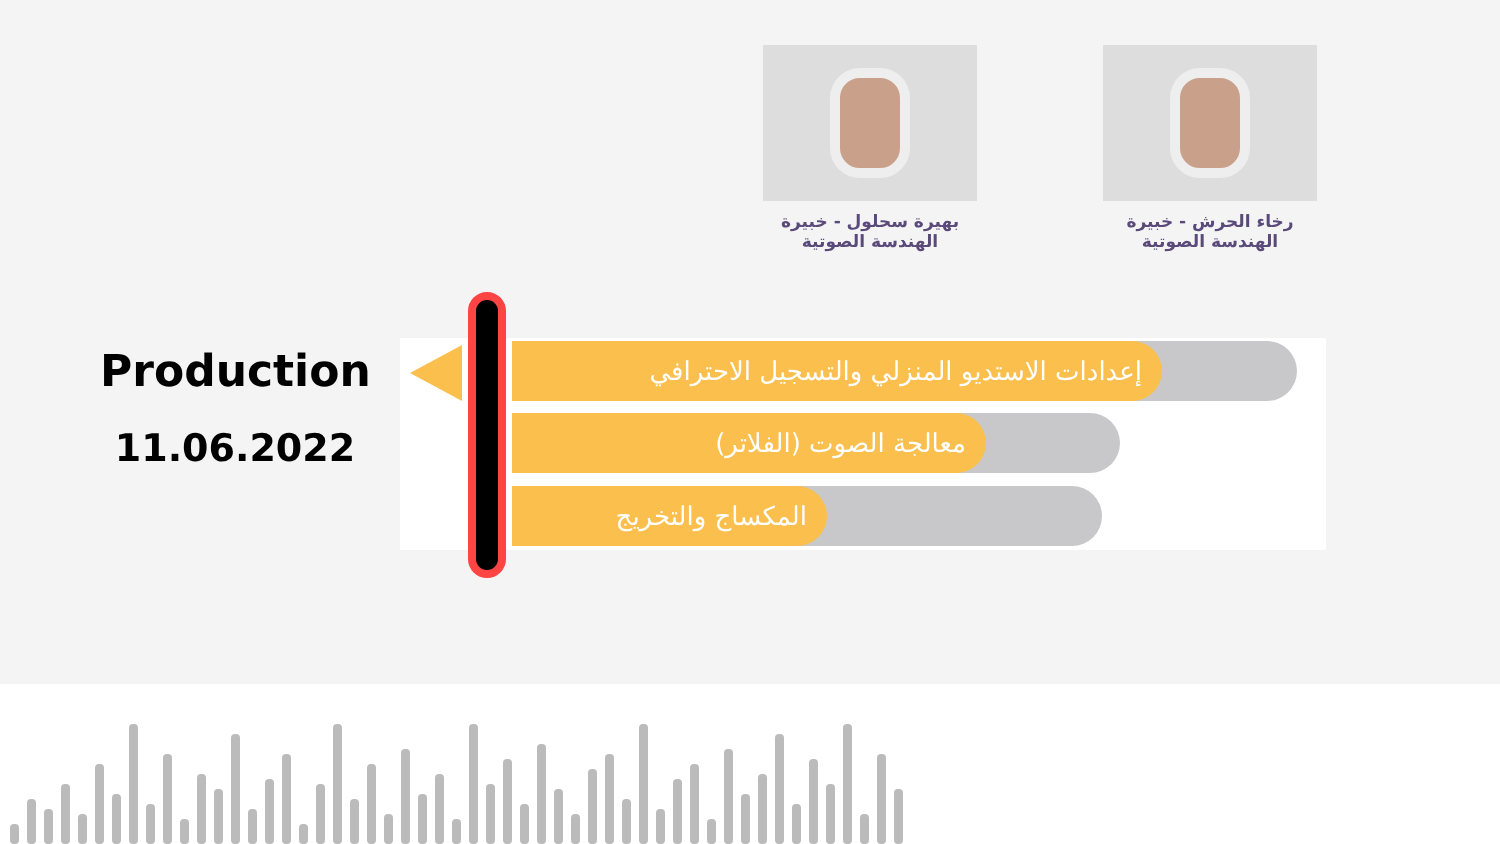رخاء الحرش - خبيرة
الهندسة الصوتية
بهيرة سحلول - خبيرة
الهندسة الصوتية
Production
11.06.2022
إعدادات الاستديو المنزلي والتسجيل الاحترافي
معالجة الصوت (الفلاتر)
المكساج والتخريج